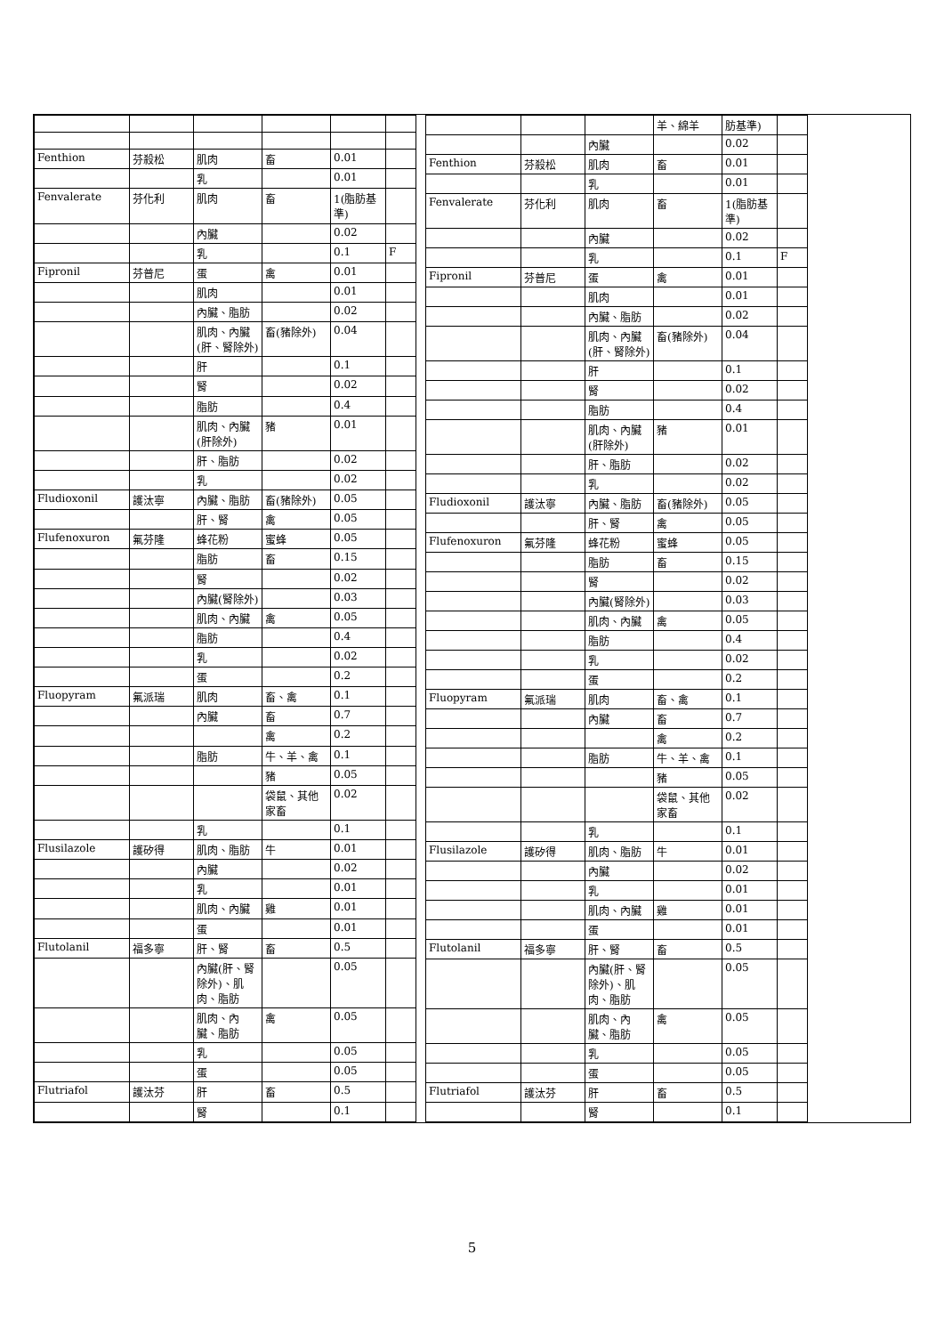| Fenthion | 芬殺松 | 肌肉 | 畜 | 0.01 | |
| | | 乳 | | 0.01 | |
| Fenvalerate | 芬化利 | 肌肉 | 畜 | 1(脂肪基準) | |
| | | 內臟 | | 0.02 | |
| | | 乳 | | 0.1 | F |
| Fipronil | 芬普尼 | 蛋 | 禽 | 0.01 | |
| | | 肌肉 | | 0.01 | |
| | | 內臟、脂肪 | | 0.02 | |
| | | 肌肉、內臟(肝、腎除外) | 畜(豬除外) | 0.04 | |
| | | 肝 | | 0.1 | |
| | | 腎 | | 0.02 | |
| | | 脂肪 | | 0.4 | |
| | | 肌肉、內臟(肝除外) | 豬 | 0.01 | |
| | | 肝、脂肪 | | 0.02 | |
| | | 乳 | | 0.02 | |
| Fludioxonil | 護汰寧 | 內臟、脂肪 | 畜(豬除外) | 0.05 | |
| | | 肝、腎 | 禽 | 0.05 | |
| Flufenoxuron | 氟芬隆 | 蜂花粉 | 蜜蜂 | 0.05 | |
| | | 脂肪 | 畜 | 0.15 | |
| | | 腎 | | 0.02 | |
| | | 內臟(腎除外) | | 0.03 | |
| | | 肌肉、內臟 | 禽 | 0.05 | |
| | | 脂肪 | | 0.4 | |
| | | 乳 | | 0.02 | |
| | | 蛋 | | 0.2 | |
| Fluopyram | 氟派瑞 | 肌肉 | 畜、禽 | 0.1 | |
| | | 內臟 | 畜 | 0.7 | |
| | | | 禽 | 0.2 | |
| | | 脂肪 | 牛、羊、禽 | 0.1 | |
| | | | 豬 | 0.05 | |
| | | | 袋鼠、其他家畜 | 0.02 | |
| | | 乳 | | 0.1 | |
| Flusilazole | 護矽得 | 肌肉、脂肪 | 牛 | 0.01 | |
| | | 內臟 | | 0.02 | |
| | | 乳 | | 0.01 | |
| | | 肌肉、內臟 | 雞 | 0.01 | |
| | | 蛋 | | 0.01 | |
| Flutolanil | 福多寧 | 肝、腎 | 畜 | 0.5 | |
| | | 內臟(肝、腎除外)、肌肉、脂肪 | | 0.05 | |
| | | 肌肉、內臟、脂肪 | 禽 | 0.05 | |
| | | 乳 | | 0.05 | |
| | | 蛋 | | 0.05 | |
| Flutriafol | 護汰芬 | 肝 | 畜 | 0.5 | |
| | | 腎 | | 0.1 | |
| | | | 羊、綿羊 | 肪基準) | |
| | | 內臟 | | 0.02 | |
| Fenthion | 芬殺松 | 肌肉 | 畜 | 0.01 | |
| | | 乳 | | 0.01 | |
| Fenvalerate | 芬化利 | 肌肉 | 畜 | 1(脂肪基準) | |
| | | 內臟 | | 0.02 | |
| | | 乳 | | 0.1 | F |
| Fipronil | 芬普尼 | 蛋 | 禽 | 0.01 | |
| | | 肌肉 | | 0.01 | |
| | | 內臟、脂肪 | | 0.02 | |
| | | 肌肉、內臟(肝、腎除外) | 畜(豬除外) | 0.04 | |
| | | 肝 | | 0.1 | |
| | | 腎 | | 0.02 | |
| | | 脂肪 | | 0.4 | |
| | | 肌肉、內臟(肝除外) | 豬 | 0.01 | |
| | | 肝、脂肪 | | 0.02 | |
| | | 乳 | | 0.02 | |
| Fludioxonil | 護汰寧 | 內臟、脂肪 | 畜(豬除外) | 0.05 | |
| | | 肝、腎 | 禽 | 0.05 | |
| Flufenoxuron | 氟芬隆 | 蜂花粉 | 蜜蜂 | 0.05 | |
| | | 脂肪 | 畜 | 0.15 | |
| | | 腎 | | 0.02 | |
| | | 內臟(腎除外) | | 0.03 | |
| | | 肌肉、內臟 | 禽 | 0.05 | |
| | | 脂肪 | | 0.4 | |
| | | 乳 | | 0.02 | |
| | | 蛋 | | 0.2 | |
| Fluopyram | 氟派瑞 | 肌肉 | 畜、禽 | 0.1 | |
| | | 內臟 | 畜 | 0.7 | |
| | | | 禽 | 0.2 | |
| | | 脂肪 | 牛、羊、禽 | 0.1 | |
| | | | 豬 | 0.05 | |
| | | | 袋鼠、其他家畜 | 0.02 | |
| | | 乳 | | 0.1 | |
| Flusilazole | 護矽得 | 肌肉、脂肪 | 牛 | 0.01 | |
| | | 內臟 | | 0.02 | |
| | | 乳 | | 0.01 | |
| | | 肌肉、內臟 | 雞 | 0.01 | |
| | | 蛋 | | 0.01 | |
| Flutolanil | 福多寧 | 肝、腎 | 畜 | 0.5 | |
| | | 內臟(肝、腎除外)、肌肉、脂肪 | | 0.05 | |
| | | 肌肉、內臟、脂肪 | 禽 | 0.05 | |
| | | 乳 | | 0.05 | |
| | | 蛋 | | 0.05 | |
| Flutriafol | 護汰芬 | 肝 | 畜 | 0.5 | |
| | | 腎 | | 0.1 | |
5